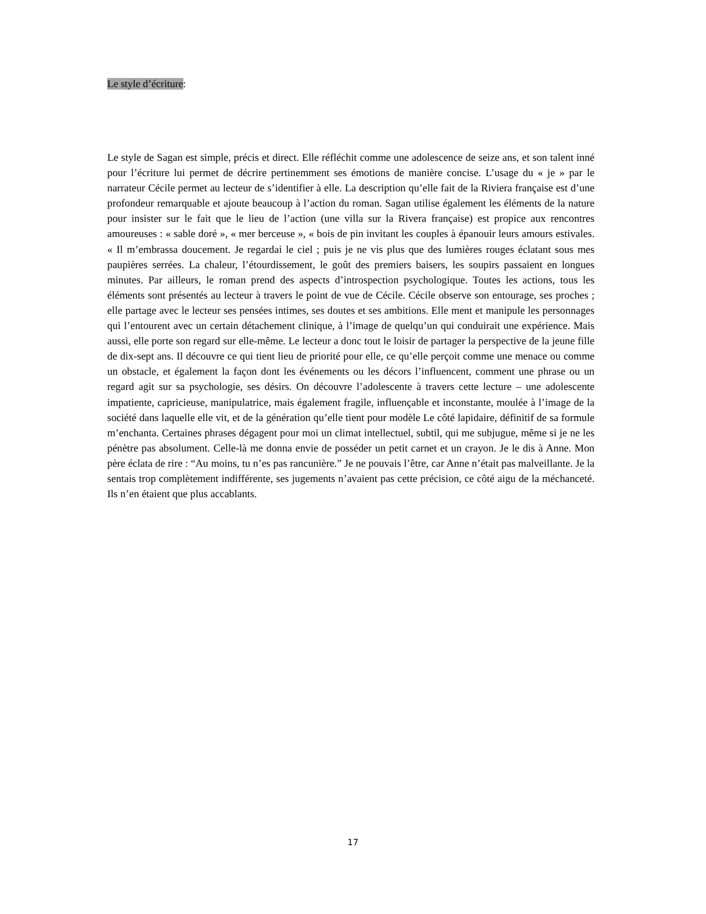Le style d’écriture:
Le style de Sagan est simple, précis et direct. Elle réfléchit comme une adolescence de seize ans, et son talent inné pour l’écriture lui permet de décrire pertinemment ses émotions de manière concise. L’usage du « je » par le narrateur Cécile permet au lecteur de s’identifier à elle. La description qu’elle fait de la Riviera française est d’une profondeur remarquable et ajoute beaucoup à l’action du roman. Sagan utilise également les éléments de la nature pour insister sur le fait que le lieu de l’action (une villa sur la Rivera française) est propice aux rencontres amoureuses : « sable doré », « mer berceuse », « bois de pin invitant les couples à épanouir leurs amours estivales. « Il m’embrassa doucement. Je regardai le ciel ; puis je ne vis plus que des lumières rouges éclatant sous mes paupières serrées. La chaleur, l’étourdissement, le goût des premiers baisers, les soupirs passaient en longues minutes. Par ailleurs, le roman prend des aspects d’introspection psychologique. Toutes les actions, tous les éléments sont présentés au lecteur à travers le point de vue de Cécile. Cécile observe son entourage, ses proches ; elle partage avec le lecteur ses pensées intimes, ses doutes et ses ambitions. Elle ment et manipule les personnages qui l’entourent avec un certain détachement clinique, à l’image de quelqu’un qui conduirait une expérience. Mais aussi, elle porte son regard sur elle-même. Le lecteur a donc tout le loisir de partager la perspective de la jeune fille de dix-sept ans. Il découvre ce qui tient lieu de priorité pour elle, ce qu’elle perçoit comme une menace ou comme un obstacle, et également la façon dont les événements ou les décors l’influencent, comment une phrase ou un regard agit sur sa psychologie, ses désirs. On découvre l’adolescente à travers cette lecture – une adolescente impatiente, capricieuse, manipulatrice, mais également fragile, influençable et inconstante, moulée à l’image de la société dans laquelle elle vit, et de la génération qu’elle tient pour modèle Le côté lapidaire, définitif de sa formule m’enchanta. Certaines phrases dégagent pour moi un climat intellectuel, subtil, qui me subjugue, même si je ne les pénètre pas absolument. Celle-là me donna envie de posséder un petit carnet et un crayon. Je le dis à Anne. Mon père éclata de rire : “Au moins, tu n’es pas rancunière.” Je ne pouvais l’être, car Anne n’était pas malveillante. Je la sentais trop complètement indifférente, ses jugements n’avaient pas cette précision, ce côté aigu de la méchanceté. Ils n’en étaient que plus accablants.
17